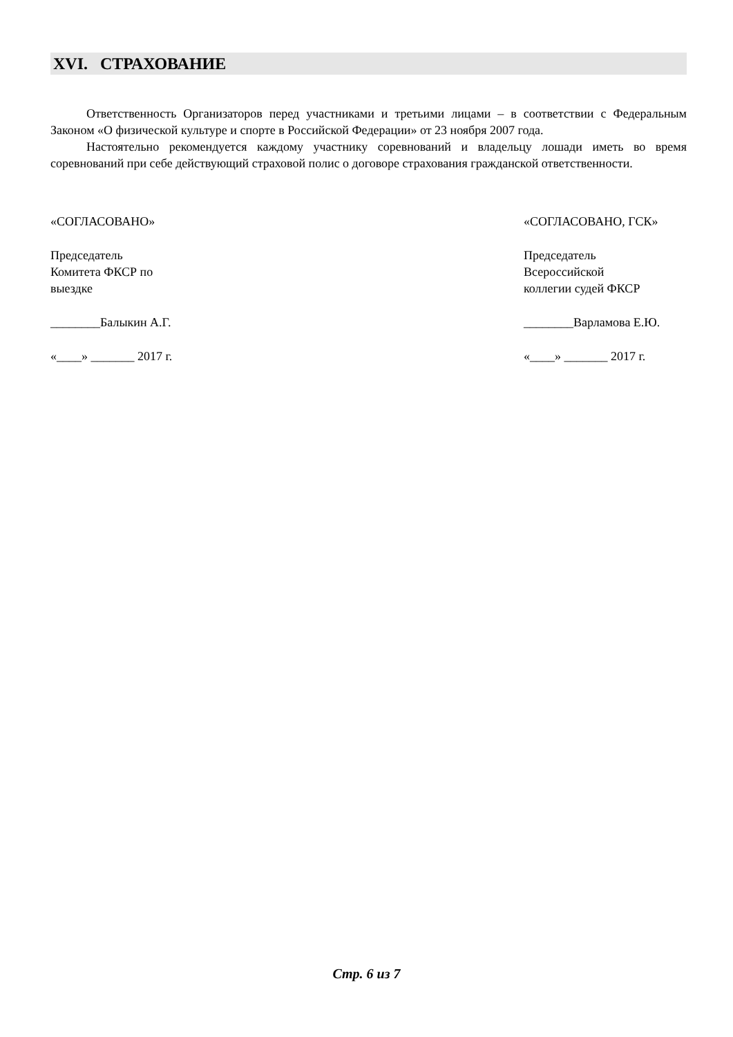XVI. СТРАХОВАНИЕ
Ответственность Организаторов перед участниками и третьими лицами – в соответствии с Федеральным Законом «О физической культуре и спорте в Российской Федерации» от 23 ноября 2007 года.
Настоятельно рекомендуется каждому участнику соревнований и владельцу лошади иметь во время соревнований при себе действующий страховой полис о договоре страхования гражданской ответственности.
«СОГЛАСОВАНО»
Председатель
Комитета ФКСР по
выездке
________Балыкин А.Г.
«____» _______ 2017 г.
«СОГЛАСОВАНО, ГСК»
Председатель
Всероссийской
коллегии судей ФКСР
________Варламова Е.Ю.
«____» _______ 2017 г.
Стр. 6 из 7